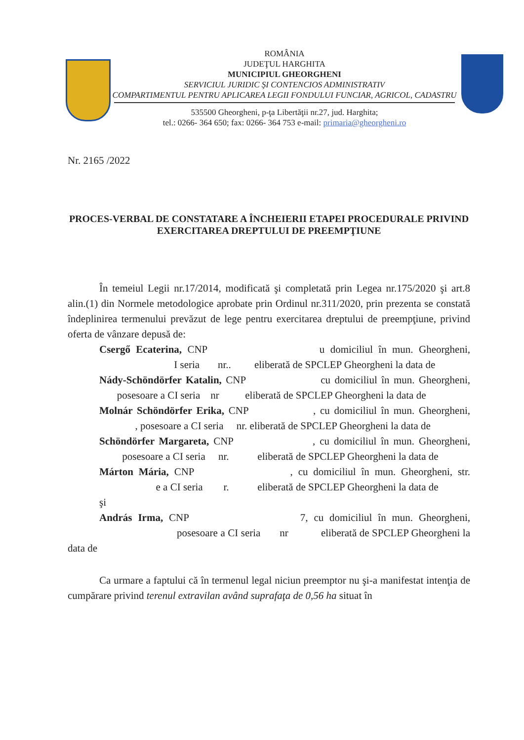ROMÂNIA
JUDEŢUL HARGHITA
MUNICIPIUL GHEORGHENI
SERVICIUL JURIDIC ŞI CONTENCIOS ADMINISTRATIV
COMPARTIMENTUL PENTRU APLICAREA LEGII FONDULUI FUNCIAR, AGRICOL, CADASTRU
535500 Gheorgheni, p-ţa Libertăţii nr.27, jud. Harghita;
tel.: 0266- 364 650; fax: 0266- 364 753 e-mail: primaria@gheorgheni.ro
Nr. 2165 /2022
PROCES-VERBAL DE CONSTATARE A ÎNCHEIERII ETAPEI PROCEDURALE PRIVIND EXERCITAREA DREPTULUI DE PREEMPŢIUNE
În temeiul Legii nr.17/2014, modificată şi completată prin Legea nr.175/2020 şi art.8 alin.(1) din Normele metodologice aprobate prin Ordinul nr.311/2020, prin prezenta se constată îndeplinirea termenului prevăzut de lege pentru exercitarea dreptului de preempţiune, privind oferta de vânzare depusă de:
Csergő Ecaterina, CNP u domiciliul în mun. Gheorgheni, I seria nr.. eliberată de SPCLEP Gheorgheni la data de
Nády-Schöndörfer Katalin, CNP cu domiciliul în mun. Gheorgheni, posesoare a CI seria nr eliberată de SPCLEP Gheorgheni la data de
Molnár Schöndörfer Erika, CNP , cu domiciliul în mun. Gheorgheni, , posesoare a CI seria nr. eliberată de SPCLEP Gheorgheni la data de
Schöndörfer Margareta, CNP , cu domiciliul în mun. Gheorgheni, posesoare a CI seria nr. eliberată de SPCLEP Gheorgheni la data de
Márton Mária, CNP , cu domiciliul în mun. Gheorgheni, str. e a CI seria r. eliberată de SPCLEP Gheorgheni la data de
şi
András Irma, CNP 7, cu domiciliul în mun. Gheorgheni, posesoare a CI seria nr eliberată de SPCLEP Gheorgheni la data de
Ca urmare a faptului că în termenul legal niciun preemptor nu şi-a manifestat intenţia de cumpărare privind terenul extravilan având suprafaţa de 0,56 ha situat în